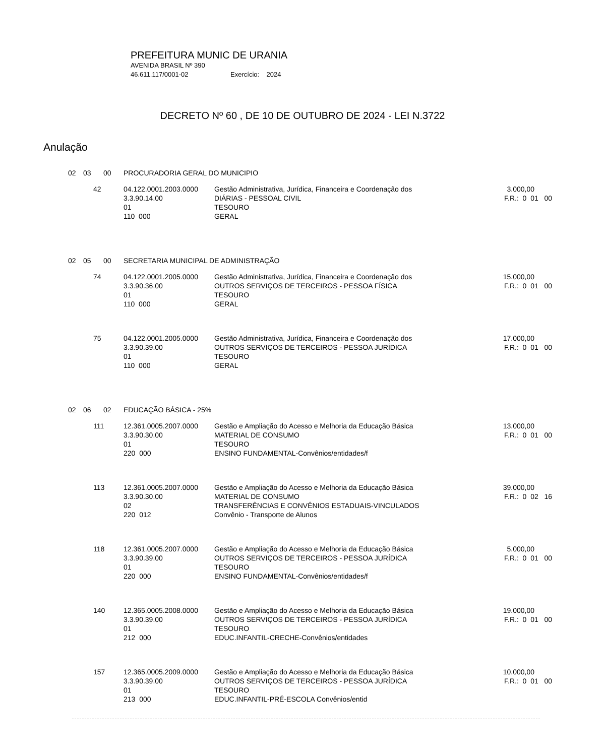PREFEITURA MUNIC DE URANIA
AVENIDA BRASIL Nº 390
46.611.117/0001-02 Exercício: 2024
DECRETO Nº 60 , DE 10 DE OUTUBRO DE 2024 - LEI N.3722
Anulação
| 02 | 03 | 00 | PROCURADORIA GERAL DO MUNICIPIO | | |
| | 42 | | 04.122.0001.2003.0000 3.3.90.14.00 01 110 000 | Gestão Administrativa, Jurídica, Financeira e Coordenação dos DIÁRIAS - PESSOAL CIVIL TESOURO GERAL | 3.000,00 F.R.: 0 01 00 |
| 02 | 05 | 00 | SECRETARIA MUNICIPAL DE ADMINISTRAÇÃO | | |
| | 74 | | 04.122.0001.2005.0000 3.3.90.36.00 01 110 000 | Gestão Administrativa, Jurídica, Financeira e Coordenação dos OUTROS SERVIÇOS DE TERCEIROS - PESSOA FÍSICA TESOURO GERAL | 15.000,00 F.R.: 0 01 00 |
| | 75 | | 04.122.0001.2005.0000 3.3.90.39.00 01 110 000 | Gestão Administrativa, Jurídica, Financeira e Coordenação dos OUTROS SERVIÇOS DE TERCEIROS - PESSOA JURÍDICA TESOURO GERAL | 17.000,00 F.R.: 0 01 00 |
| 02 | 06 | 02 | EDUCAÇÃO BÁSICA - 25% | | |
| | 111 | | 12.361.0005.2007.0000 3.3.90.30.00 01 220 000 | Gestão e Ampliação do Acesso e Melhoria da Educação Básica MATERIAL DE CONSUMO TESOURO ENSINO FUNDAMENTAL-Convênios/entidades/f | 13.000,00 F.R.: 0 01 00 |
| | 113 | | 12.361.0005.2007.0000 3.3.90.30.00 02 220 012 | Gestão e Ampliação do Acesso e Melhoria da Educação Básica MATERIAL DE CONSUMO TRANSFERÊNCIAS E CONVÊNIOS ESTADUAIS-VINCULADOS Convênio - Transporte de Alunos | 39.000,00 F.R.: 0 02 16 |
| | 118 | | 12.361.0005.2007.0000 3.3.90.39.00 01 220 000 | Gestão e Ampliação do Acesso e Melhoria da Educação Básica OUTROS SERVIÇOS DE TERCEIROS - PESSOA JURÍDICA TESOURO ENSINO FUNDAMENTAL-Convênios/entidades/f | 5.000,00 F.R.: 0 01 00 |
| | 140 | | 12.365.0005.2008.0000 3.3.90.39.00 01 212 000 | Gestão e Ampliação do Acesso e Melhoria da Educação Básica OUTROS SERVIÇOS DE TERCEIROS - PESSOA JURÍDICA TESOURO EDUC.INFANTIL-CRECHE-Convênios/entidades | 19.000,00 F.R.: 0 01 00 |
| | 157 | | 12.365.0005.2009.0000 3.3.90.39.00 01 213 000 | Gestão e Ampliação do Acesso e Melhoria da Educação Básica OUTROS SERVIÇOS DE TERCEIROS - PESSOA JURÍDICA TESOURO EDUC.INFANTIL-PRÉ-ESCOLA Convênios/entid | 10.000,00 F.R.: 0 01 00 |